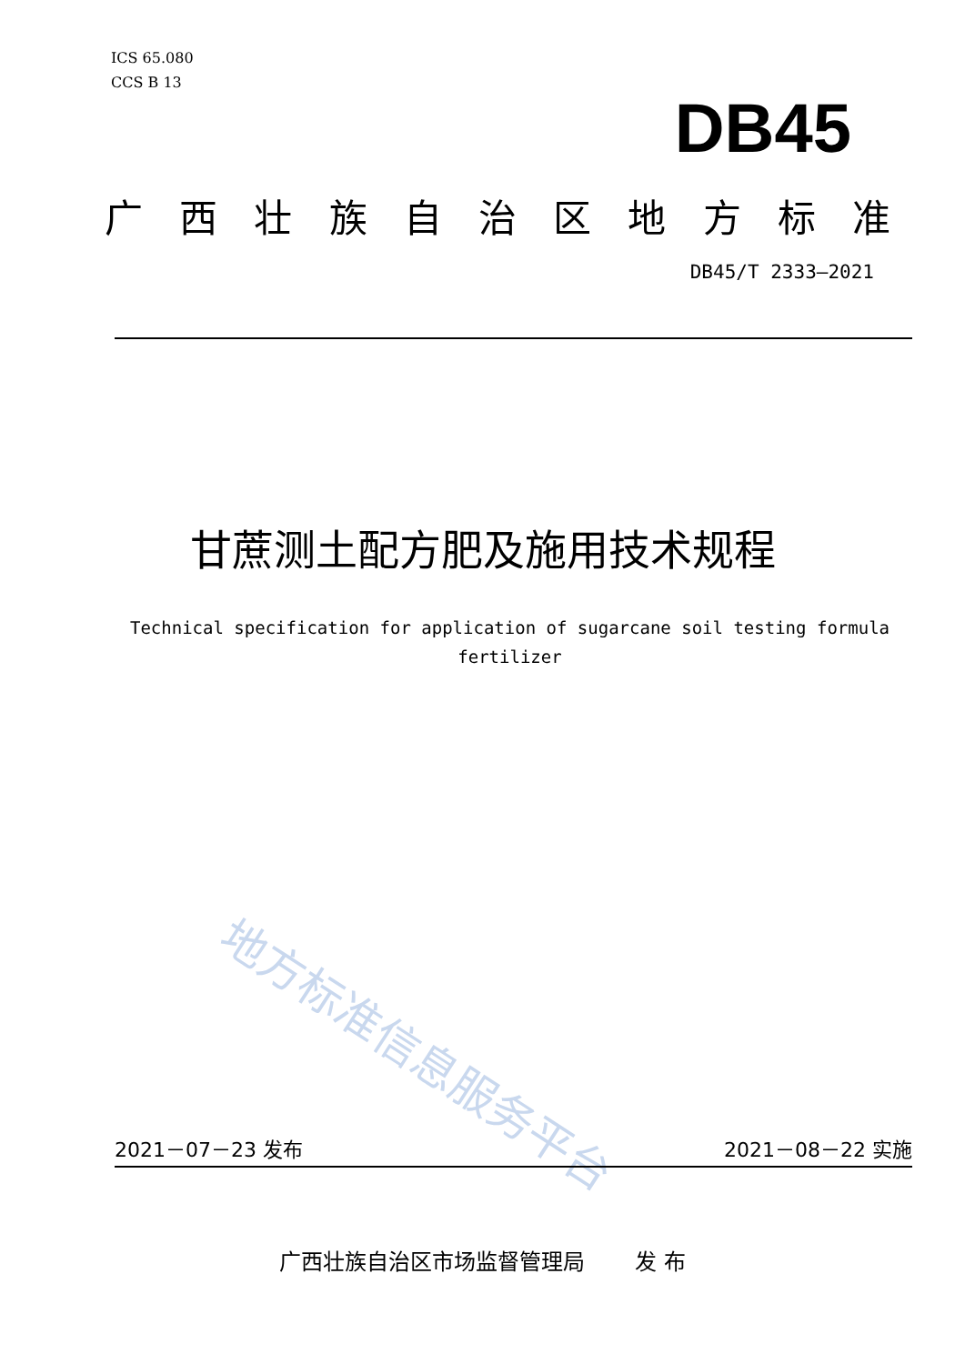ICS 65.080
CCS B 13
DB45
广西壮族自治区地方标准
DB45/T 2333—2021
甘蔗测土配方肥及施用技术规程
Technical specification for application of sugarcane soil testing formula fertilizer
地方标准信息服务平台
2021－07－23 发布 2021－08－22 实施
广西壮族自治区市场监督管理局　　 发 布